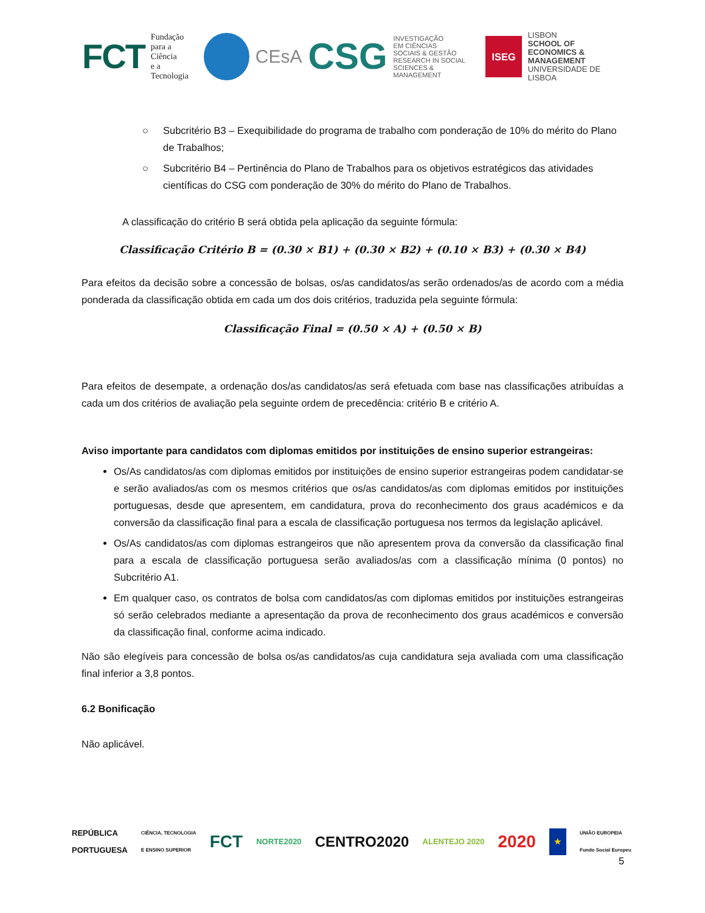FCT Fundação
para a Ciência
e a Tecnologia
CEsA CSG INVESTIGAÇÃO
EM CIÊNCIAS
SOCIAIS & GESTÃO
RESEARCH IN SOCIAL
SCIENCES & MANAGEMENT ISEG LISBON
SCHOOL OF
ECONOMICS &
MANAGEMENT
UNIVERSIDADE DE LISBOA
○ Subcritério B3 – Exequibilidade do programa de trabalho com ponderação de 10% do mérito do Plano de Trabalhos;
○ Subcritério B4 – Pertinência do Plano de Trabalhos para os objetivos estratégicos das atividades científicas do CSG com ponderação de 30% do mérito do Plano de Trabalhos.
A classificação do critério B será obtida pela aplicação da seguinte fórmula:
Classificação Critério B = (0.30 × B1) + (0.30 × B2) + (0.10 × B3) + (0.30 × B4)
Para efeitos da decisão sobre a concessão de bolsas, os/as candidatos/as serão ordenados/as de acordo com a média ponderada da classificação obtida em cada um dos dois critérios, traduzida pela seguinte fórmula:
Classificação Final = (0.50 × A) + (0.50 × B)
Para efeitos de desempate, a ordenação dos/as candidatos/as será efetuada com base nas classificações atribuídas a cada um dos critérios de avaliação pela seguinte ordem de precedência: critério B e critério A.
Aviso importante para candidatos com diplomas emitidos por instituições de ensino superior estrangeiras:
Os/As candidatos/as com diplomas emitidos por instituições de ensino superior estrangeiras podem candidatar-se e serão avaliados/as com os mesmos critérios que os/as candidatos/as com diplomas emitidos por instituições portuguesas, desde que apresentem, em candidatura, prova do reconhecimento dos graus académicos e da conversão da classificação final para a escala de classificação portuguesa nos termos da legislação aplicável.
Os/As candidatos/as com diplomas estrangeiros que não apresentem prova da conversão da classificação final para a escala de classificação portuguesa serão avaliados/as com a classificação mínima (0 pontos) no Subcritério A1.
Em qualquer caso, os contratos de bolsa com candidatos/as com diplomas emitidos por instituições estrangeiras só serão celebrados mediante a apresentação da prova de reconhecimento dos graus académicos e conversão da classificação final, conforme acima indicado.
Não são elegíveis para concessão de bolsa os/as candidatos/as cuja candidatura seja avaliada com uma classificação final inferior a 3,8 pontos.
6.2 Bonificação
Não aplicável.
REPÚBLICA
PORTUGUESA CIÊNCIA, TECNOLOGIA
E ENSINO SUPERIOR FCT NORTE2020 CENTRO2020 ALENTEJO 2020 2020 ★ UNIÃO EUROPEIA
Fundo Social Europeu
5